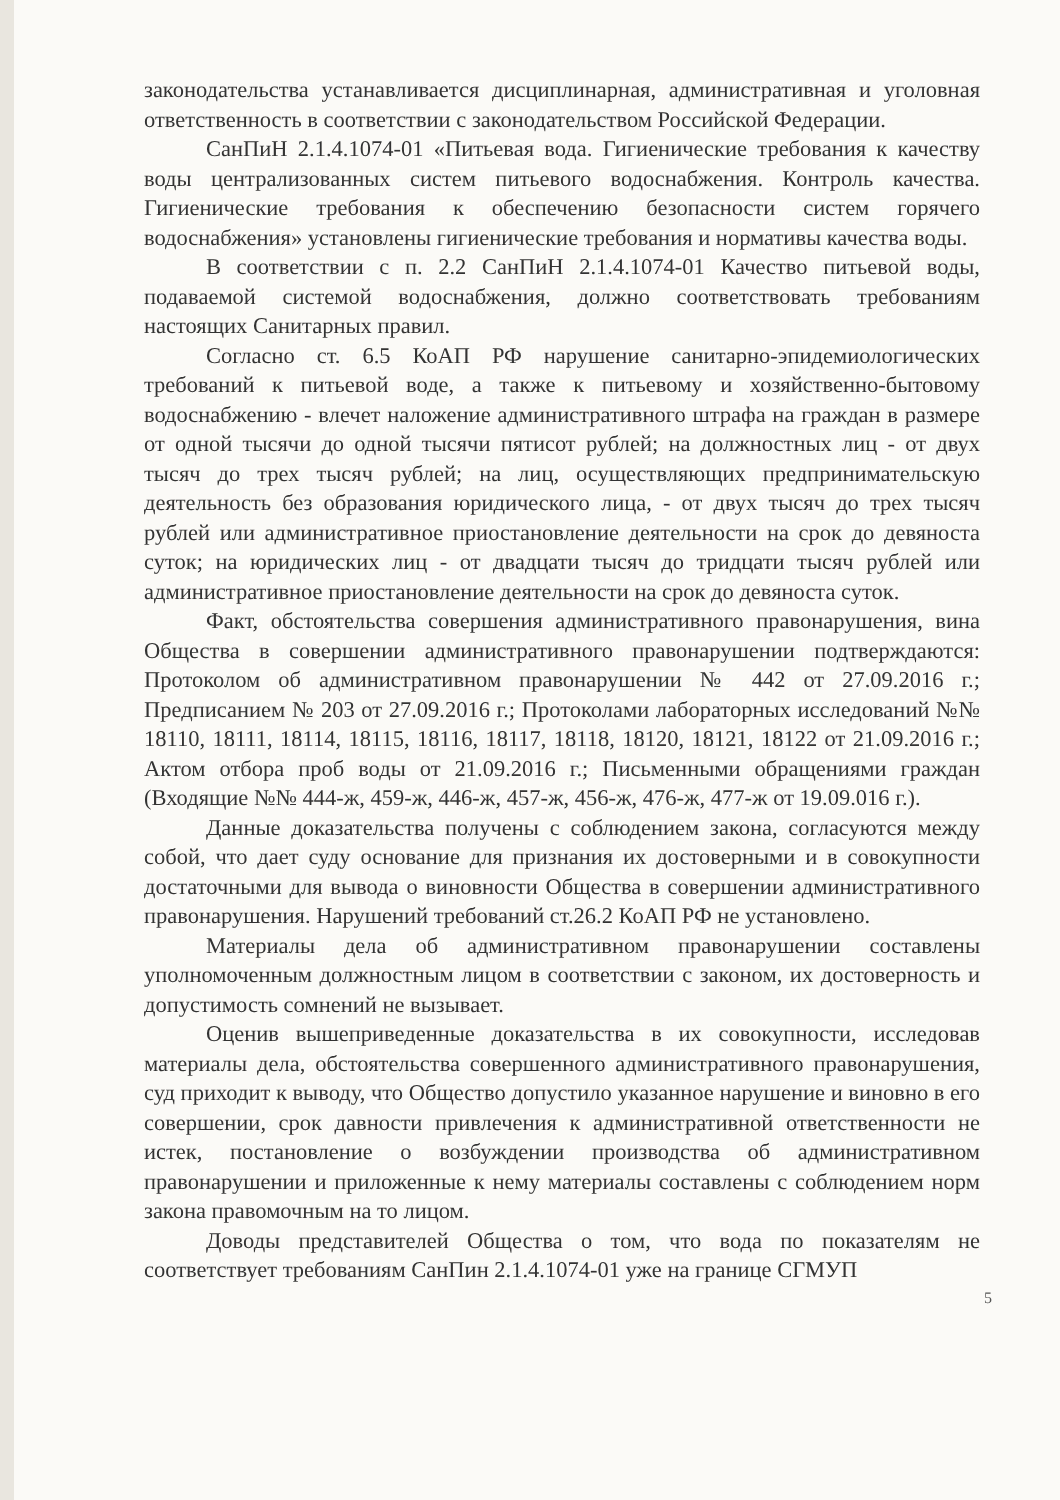законодательства устанавливается дисциплинарная, административная и уголовная ответственность в соответствии с законодательством Российской Федерации.
СанПиН 2.1.4.1074-01 «Питьевая вода. Гигиенические требования к качеству воды централизованных систем питьевого водоснабжения. Контроль качества. Гигиенические требования к обеспечению безопасности систем горячего водоснабжения» установлены гигиенические требования и нормативы качества воды.
В соответствии с п. 2.2 СанПиН 2.1.4.1074-01 Качество питьевой воды, подаваемой системой водоснабжения, должно соответствовать требованиям настоящих Санитарных правил.
Согласно ст. 6.5 КоАП РФ нарушение санитарно-эпидемиологических требований к питьевой воде, а также к питьевому и хозяйственно-бытовому водоснабжению - влечет наложение административного штрафа на граждан в размере от одной тысячи до одной тысячи пятисот рублей; на должностных лиц - от двух тысяч до трех тысяч рублей; на лиц, осуществляющих предпринимательскую деятельность без образования юридического лица, - от двух тысяч до трех тысяч рублей или административное приостановление деятельности на срок до девяноста суток; на юридических лиц - от двадцати тысяч до тридцати тысяч рублей или административное приостановление деятельности на срок до девяноста суток.
Факт, обстоятельства совершения административного правонарушения, вина Общества в совершении административного правонарушении подтверждаются: Протоколом об административном правонарушении № 442 от 27.09.2016 г.; Предписанием № 203 от 27.09.2016 г.; Протоколами лабораторных исследований №№ 18110, 18111, 18114, 18115, 18116, 18117, 18118, 18120, 18121, 18122 от 21.09.2016 г.; Актом отбора проб воды от 21.09.2016 г.; Письменными обращениями граждан (Входящие №№ 444-ж, 459-ж, 446-ж, 457-ж, 456-ж, 476-ж, 477-ж от 19.09.016 г.).
Данные доказательства получены с соблюдением закона, согласуются между собой, что дает суду основание для признания их достоверными и в совокупности достаточными для вывода о виновности Общества в совершении административного правонарушения. Нарушений требований ст.26.2 КоАП РФ не установлено.
Материалы дела об административном правонарушении составлены уполномоченным должностным лицом в соответствии с законом, их достоверность и допустимость сомнений не вызывает.
Оценив вышеприведенные доказательства в их совокупности, исследовав материалы дела, обстоятельства совершенного административного правонарушения, суд приходит к выводу, что Общество допустило указанное нарушение и виновно в его совершении, срок давности привлечения к административной ответственности не истек, постановление о возбуждении производства об административном правонарушении и приложенные к нему материалы составлены с соблюдением норм закона правомочным на то лицом.
Доводы представителей Общества о том, что вода по показателям не соответствует требованиям СанПин 2.1.4.1074-01 уже на границе СГМУП
5